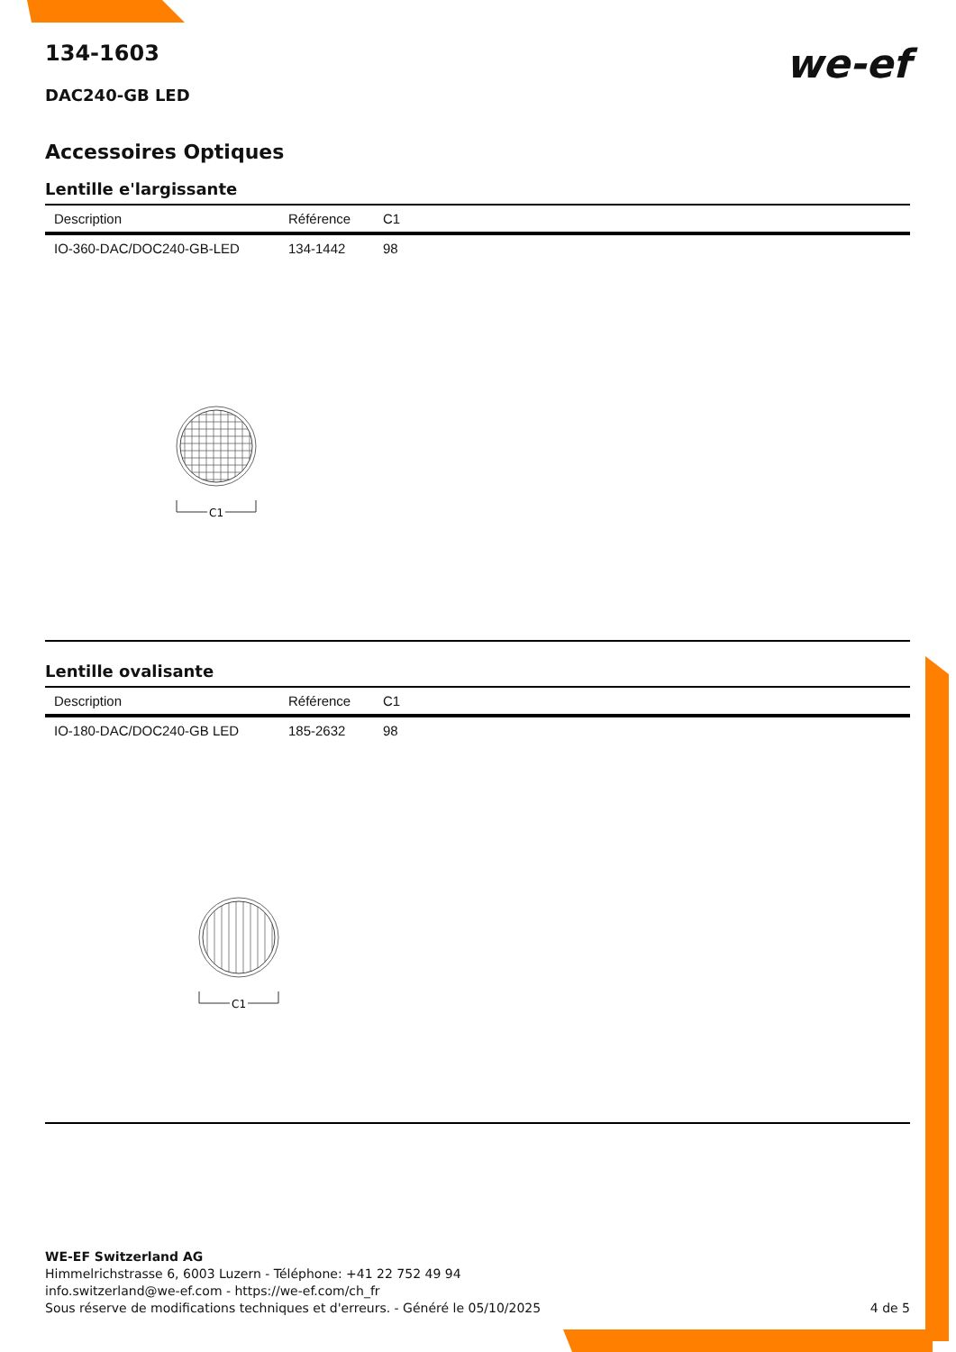we-ef
134-1603
DAC240-GB LED
Accessoires Optiques
Lentille e'largissante
| Description | Référence | C1 |
| --- | --- | --- |
| IO-360-DAC/DOC240-GB-LED | 134-1442 | 98 |
C1
Lentille ovalisante
| Description | Référence | C1 |
| --- | --- | --- |
| IO-180-DAC/DOC240-GB LED | 185-2632 | 98 |
C1
WE-EF Switzerland AG
Himmelrichstrasse 6, 6003 Luzern - Téléphone: +41 22 752 49 94
info.switzerland@we-ef.com - https://we-ef.com/ch_fr
Sous réserve de modifications techniques et d'erreurs. - Généré le 05/10/2025 4 de 5